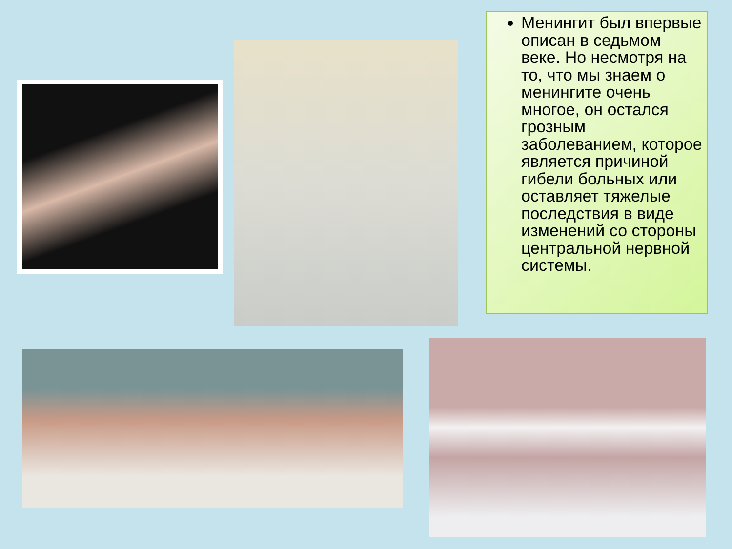Менингит был впервые описан в седьмом веке. Но несмотря на то, что мы знаем о менингите очень многое, он остался грозным заболеванием, которое является причиной гибели больных или оставляет тяжелые последствия в виде изменений со стороны центральной нервной системы.